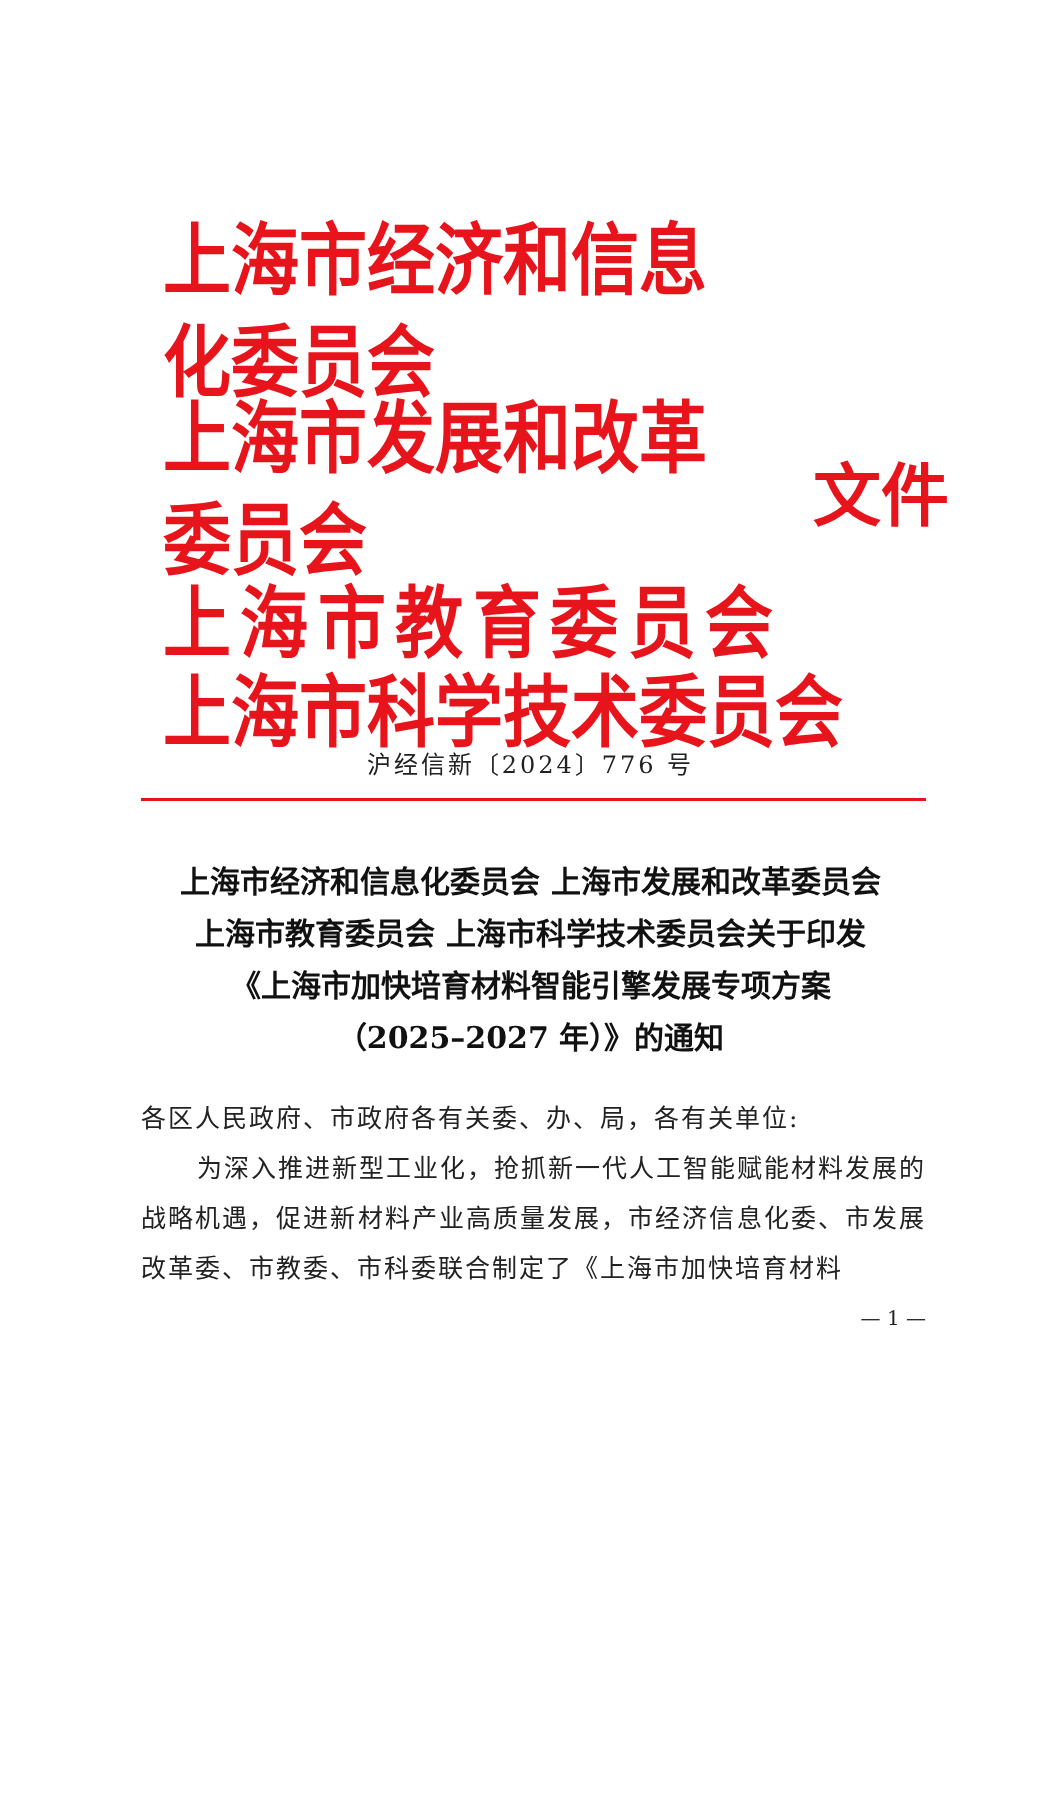上海市经济和信息化委员会
上海市发展和改革委员会
上海市教育委员会
上海市科学技术委员会
文件
沪经信新〔2024〕776 号
上海市经济和信息化委员会 上海市发展和改革委员会
上海市教育委员会 上海市科学技术委员会关于印发
《上海市加快培育材料智能引擎发展专项方案
（2025–2027 年）》的通知
各区人民政府、市政府各有关委、办、局，各有关单位:
为深入推进新型工业化，抢抓新一代人工智能赋能材料发展的战略机遇，促进新材料产业高质量发展，市经济信息化委、市发展改革委、市教委、市科委联合制定了《上海市加快培育材料
— 1 —